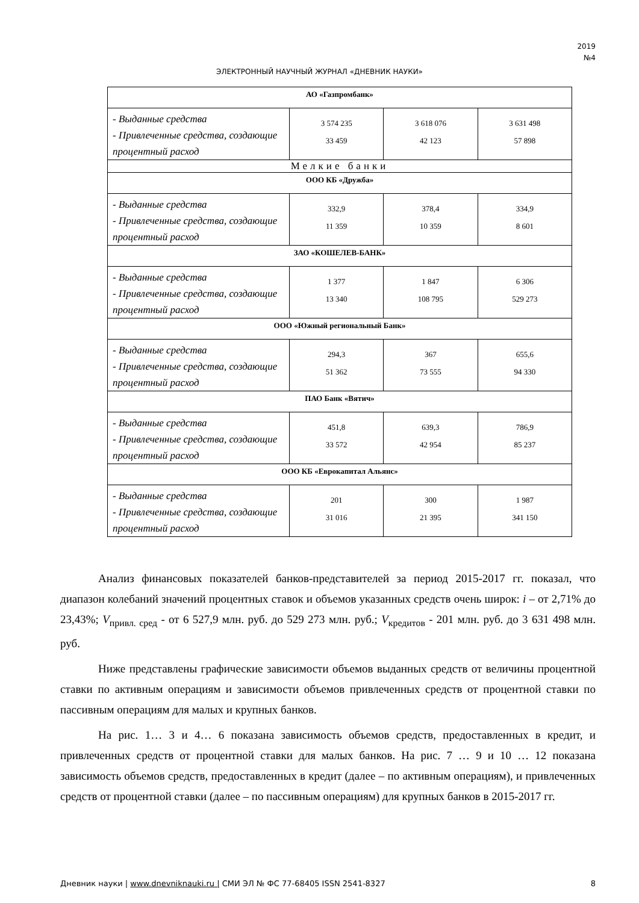2019
№4
ЭЛЕКТРОННЫЙ НАУЧНЫЙ ЖУРНАЛ «ДНЕВНИК НАУКИ»
| АО «Газпромбанк» | | | |
| - Выданные средства - Привлеченные средства, создающие процентный расход | 3 574 235 33 459 | 3 618 076 42 123 | 3 631 498 57 898 |
| Мелкие банки | | | |
| ООО КБ «Дружба» | | | |
| - Выданные средства - Привлеченные средства, создающие процентный расход | 332,9 11 359 | 378,4 10 359 | 334,9 8 601 |
| ЗАО «КОШЕЛЕВ-БАНК» | | | |
| - Выданные средства - Привлеченные средства, создающие процентный расход | 1 377 13 340 | 1 847 108 795 | 6 306 529 273 |
| ООО «Южный региональный Банк» | | | |
| - Выданные средства - Привлеченные средства, создающие процентный расход | 294,3 51 362 | 367 73 555 | 655,6 94 330 |
| ПАО Банк «Вятич» | | | |
| - Выданные средства - Привлеченные средства, создающие процентный расход | 451,8 33 572 | 639,3 42 954 | 786,9 85 237 |
| ООО КБ «Еврокапитал Альянс» | | | |
| - Выданные средства - Привлеченные средства, создающие процентный расход | 201 31 016 | 300 21 395 | 1 987 341 150 |
Анализ финансовых показателей банков-представителей за период 2015-2017 гг. показал, что диапазон колебаний значений процентных ставок и объемов указанных средств очень широк: i – от 2,71% до 23,43%; V<sub>привл. сред</sub> - от 6 527,9 млн. руб. до 529 273 млн. руб.; V<sub>кредитов</sub> - 201 млн. руб. до 3 631 498 млн. руб.
Ниже представлены графические зависимости объемов выданных средств от величины процентной ставки по активным операциям и зависимости объемов привлеченных средств от процентной ставки по пассивным операциям для малых и крупных банков.
На рис. 1… 3 и 4… 6 показана зависимость объемов средств, предоставленных в кредит, и привлеченных средств от процентной ставки для малых банков. На рис. 7 … 9 и 10 … 12 показана зависимость объемов средств, предоставленных в кредит (далее – по активным операциям), и привлеченных средств от процентной ставки (далее – по пассивным операциям) для крупных банков в 2015-2017 гг.
Дневник науки | www.dnevniknauki.ru | СМИ ЭЛ № ФС 77-68405 ISSN 2541-8327 8